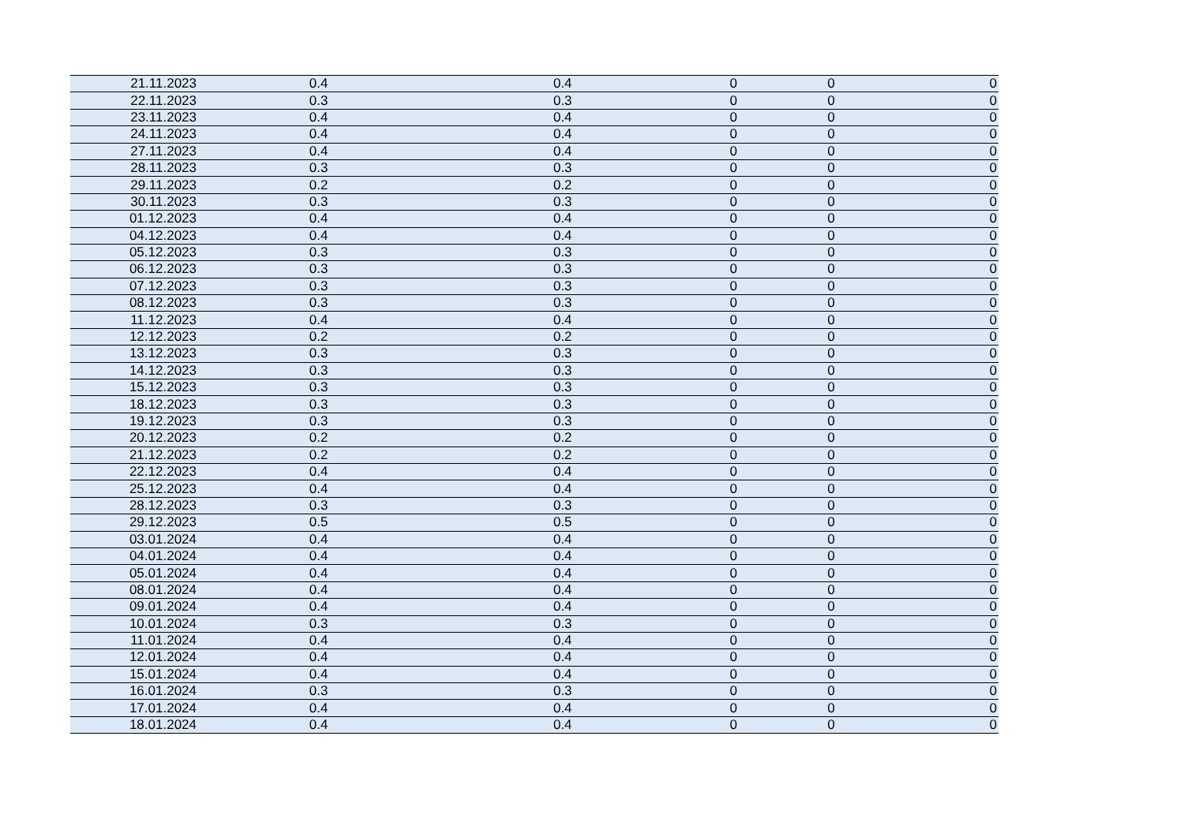| 21.11.2023 | 0.4 | 0.4 | 0 | 0 | 0 |
| 22.11.2023 | 0.3 | 0.3 | 0 | 0 | 0 |
| 23.11.2023 | 0.4 | 0.4 | 0 | 0 | 0 |
| 24.11.2023 | 0.4 | 0.4 | 0 | 0 | 0 |
| 27.11.2023 | 0.4 | 0.4 | 0 | 0 | 0 |
| 28.11.2023 | 0.3 | 0.3 | 0 | 0 | 0 |
| 29.11.2023 | 0.2 | 0.2 | 0 | 0 | 0 |
| 30.11.2023 | 0.3 | 0.3 | 0 | 0 | 0 |
| 01.12.2023 | 0.4 | 0.4 | 0 | 0 | 0 |
| 04.12.2023 | 0.4 | 0.4 | 0 | 0 | 0 |
| 05.12.2023 | 0.3 | 0.3 | 0 | 0 | 0 |
| 06.12.2023 | 0.3 | 0.3 | 0 | 0 | 0 |
| 07.12.2023 | 0.3 | 0.3 | 0 | 0 | 0 |
| 08.12.2023 | 0.3 | 0.3 | 0 | 0 | 0 |
| 11.12.2023 | 0.4 | 0.4 | 0 | 0 | 0 |
| 12.12.2023 | 0.2 | 0.2 | 0 | 0 | 0 |
| 13.12.2023 | 0.3 | 0.3 | 0 | 0 | 0 |
| 14.12.2023 | 0.3 | 0.3 | 0 | 0 | 0 |
| 15.12.2023 | 0.3 | 0.3 | 0 | 0 | 0 |
| 18.12.2023 | 0.3 | 0.3 | 0 | 0 | 0 |
| 19.12.2023 | 0.3 | 0.3 | 0 | 0 | 0 |
| 20.12.2023 | 0.2 | 0.2 | 0 | 0 | 0 |
| 21.12.2023 | 0.2 | 0.2 | 0 | 0 | 0 |
| 22.12.2023 | 0.4 | 0.4 | 0 | 0 | 0 |
| 25.12.2023 | 0.4 | 0.4 | 0 | 0 | 0 |
| 28.12.2023 | 0.3 | 0.3 | 0 | 0 | 0 |
| 29.12.2023 | 0.5 | 0.5 | 0 | 0 | 0 |
| 03.01.2024 | 0.4 | 0.4 | 0 | 0 | 0 |
| 04.01.2024 | 0.4 | 0.4 | 0 | 0 | 0 |
| 05.01.2024 | 0.4 | 0.4 | 0 | 0 | 0 |
| 08.01.2024 | 0.4 | 0.4 | 0 | 0 | 0 |
| 09.01.2024 | 0.4 | 0.4 | 0 | 0 | 0 |
| 10.01.2024 | 0.3 | 0.3 | 0 | 0 | 0 |
| 11.01.2024 | 0.4 | 0.4 | 0 | 0 | 0 |
| 12.01.2024 | 0.4 | 0.4 | 0 | 0 | 0 |
| 15.01.2024 | 0.4 | 0.4 | 0 | 0 | 0 |
| 16.01.2024 | 0.3 | 0.3 | 0 | 0 | 0 |
| 17.01.2024 | 0.4 | 0.4 | 0 | 0 | 0 |
| 18.01.2024 | 0.4 | 0.4 | 0 | 0 | 0 |